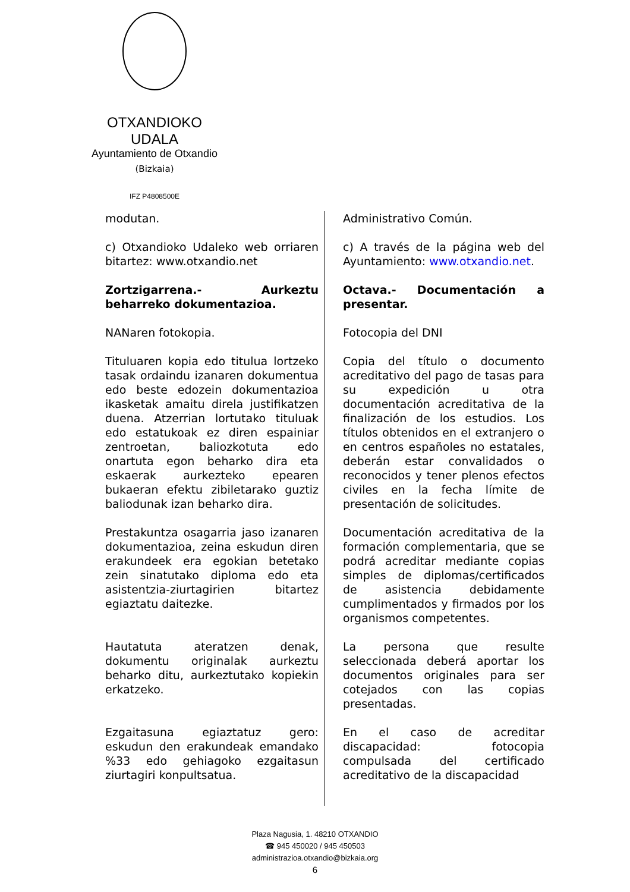OTXANDIOKO UDALA
Ayuntamiento de Otxandio
(Bizkaia)
IFZ P4808500E
modutan.
c) Otxandioko Udaleko web orriaren bitartez: www.otxandio.net
Zortzigarrena.- Aurkeztu beharreko dokumentazioa.
NANaren fotokopia.
Tituluaren kopia edo titulua lortzeko tasak ordaindu izanaren dokumentua edo beste edozein dokumentazioa ikasketak amaitu direla justifikatzen duena. Atzerrian lortutako tituluak edo estatukoak ez diren espainiar zentroetan, baliozkotuta edo onartuta egon beharko dira eta eskaerak aurkezteko epearen bukaeran efektu zibiletarako guztiz baliodunak izan beharko dira.
Prestakuntza osagarria jaso izanaren dokumentazioa, zeina eskudun diren erakundeek era egokian betetako zein sinatutako diploma edo eta asistentzia-ziurtagirien bitartez egiaztatu daitezke.
Hautatuta ateratzen denak, dokumentu originalak aurkeztu beharko ditu, aurkeztutako kopiekin erkatzeko.
Ezgaitasuna egiaztatuz gero: eskudun den erakundeak emandako %33 edo gehiagoko ezgaitasun ziurtagiri konpultsatua.
Administrativo Común.
c) A través de la página web del Ayuntamiento: www.otxandio.net.
Octava.- Documentación a presentar.
Fotocopia del DNI
Copia del título o documento acreditativo del pago de tasas para su expedición u otra documentación acreditativa de la finalización de los estudios. Los títulos obtenidos en el extranjero o en centros españoles no estatales, deberán estar convalidados o reconocidos y tener plenos efectos civiles en la fecha límite de presentación de solicitudes.
Documentación acreditativa de la formación complementaria, que se podrá acreditar mediante copias simples de diplomas/certificados de asistencia debidamente cumplimentados y firmados por los organismos competentes.
La persona que resulte seleccionada deberá aportar los documentos originales para ser cotejados con las copias presentadas.
En el caso de acreditar discapacidad: fotocopia compulsada del certificado acreditativo de la discapacidad
Plaza Nagusia, 1. 48210 OTXANDIO
☎ 945 450020 / 945 450503
administrazioa.otxandio@bizkaia.org
6